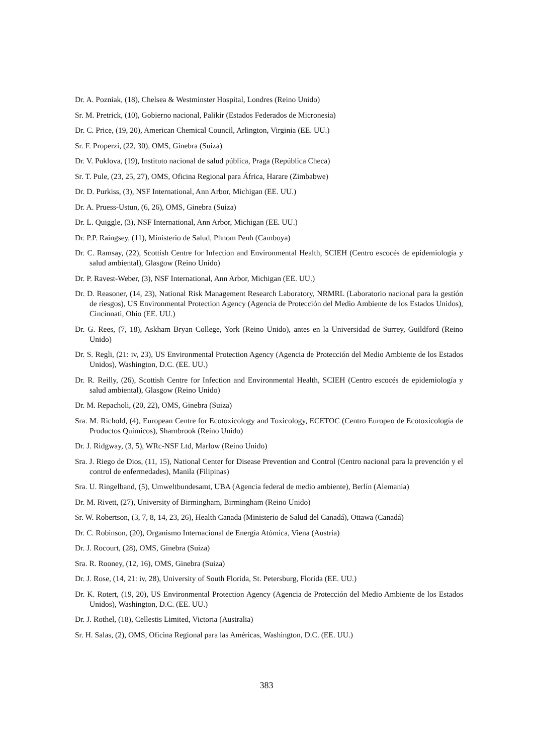Dr. A. Pozniak, (18), Chelsea & Westminster Hospital, Londres (Reino Unido)
Sr. M. Pretrick, (10), Gobierno nacional, Palikir (Estados Federados de Micronesia)
Dr. C. Price, (19, 20), American Chemical Council, Arlington, Virginia (EE. UU.)
Sr. F. Properzi, (22, 30), OMS, Ginebra (Suiza)
Dr. V. Puklova, (19), Instituto nacional de salud pública, Praga (República Checa)
Sr. T. Pule, (23, 25, 27), OMS, Oficina Regional para África, Harare (Zimbabwe)
Dr. D. Purkiss, (3), NSF International, Ann Arbor, Michigan (EE. UU.)
Dr. A. Pruess-Ustun, (6, 26), OMS, Ginebra (Suiza)
Dr. L. Quiggle, (3), NSF International, Ann Arbor, Michigan (EE. UU.)
Dr. P.P. Raingsey, (11), Ministerio de Salud, Phnom Penh (Camboya)
Dr. C. Ramsay, (22), Scottish Centre for Infection and Environmental Health, SCIEH (Centro escocés de epidemiología y salud ambiental), Glasgow (Reino Unido)
Dr. P. Ravest-Weber, (3), NSF International, Ann Arbor, Michigan (EE. UU.)
Dr. D. Reasoner, (14, 23), National Risk Management Research Laboratory, NRMRL (Laboratorio nacional para la gestión de riesgos), US Environmental Protection Agency (Agencia de Protección del Medio Ambiente de los Estados Unidos), Cincinnati, Ohio (EE. UU.)
Dr. G. Rees, (7, 18), Askham Bryan College, York (Reino Unido), antes en la Universidad de Surrey, Guildford (Reino Unido)
Dr. S. Regli, (21: iv, 23), US Environmental Protection Agency (Agencia de Protección del Medio Ambiente de los Estados Unidos), Washington, D.C. (EE. UU.)
Dr. R. Reilly, (26), Scottish Centre for Infection and Environmental Health, SCIEH (Centro escocés de epidemiología y salud ambiental), Glasgow (Reino Unido)
Dr. M. Repacholi, (20, 22), OMS, Ginebra (Suiza)
Sra. M. Richold, (4), European Centre for Ecotoxicology and Toxicology, ECETOC (Centro Europeo de Ecotoxicología de Productos Químicos), Sharnbrook (Reino Unido)
Dr. J. Ridgway, (3, 5), WRc-NSF Ltd, Marlow (Reino Unido)
Sra. J. Riego de Dios, (11, 15), National Center for Disease Prevention and Control (Centro nacional para la prevención y el control de enfermedades), Manila (Filipinas)
Sra. U. Ringelband, (5), Umweltbundesamt, UBA (Agencia federal de medio ambiente), Berlín (Alemania)
Dr. M. Rivett, (27), University of Birmingham, Birmingham (Reino Unido)
Sr. W. Robertson, (3, 7, 8, 14, 23, 26), Health Canada (Ministerio de Salud del Canadá), Ottawa (Canadá)
Dr. C. Robinson, (20), Organismo Internacional de Energía Atómica, Viena (Austria)
Dr. J. Rocourt, (28), OMS, Ginebra (Suiza)
Sra. R. Rooney, (12, 16), OMS, Ginebra (Suiza)
Dr. J. Rose, (14, 21: iv, 28), University of South Florida, St. Petersburg, Florida (EE. UU.)
Dr. K. Rotert, (19, 20), US Environmental Protection Agency (Agencia de Protección del Medio Ambiente de los Estados Unidos), Washington, D.C. (EE. UU.)
Dr. J. Rothel, (18), Cellestis Limited, Victoria (Australia)
Sr. H. Salas, (2), OMS, Oficina Regional para las Américas, Washington, D.C. (EE. UU.)
383